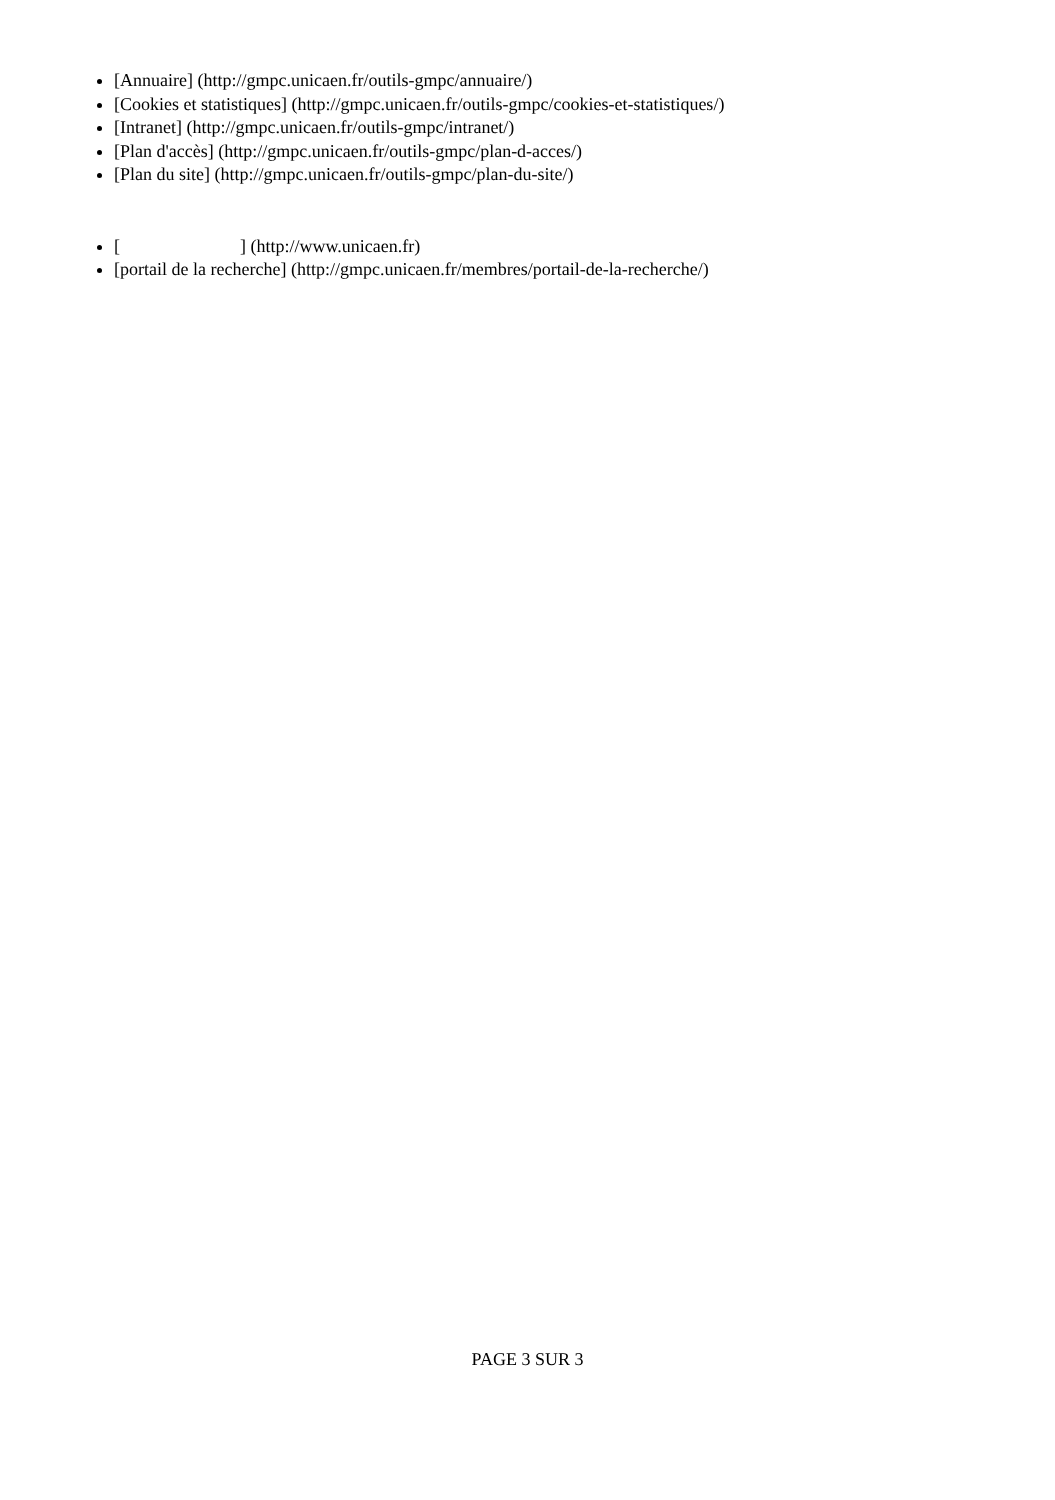[Annuaire] (http://gmpc.unicaen.fr/outils-gmpc/annuaire/)
[Cookies et statistiques] (http://gmpc.unicaen.fr/outils-gmpc/cookies-et-statistiques/)
[Intranet] (http://gmpc.unicaen.fr/outils-gmpc/intranet/)
[Plan d'accès] (http://gmpc.unicaen.fr/outils-gmpc/plan-d-acces/)
[Plan du site] (http://gmpc.unicaen.fr/outils-gmpc/plan-du-site/)
[ ] (http://www.unicaen.fr)
[portail de la recherche] (http://gmpc.unicaen.fr/membres/portail-de-la-recherche/)
PAGE 3 SUR 3